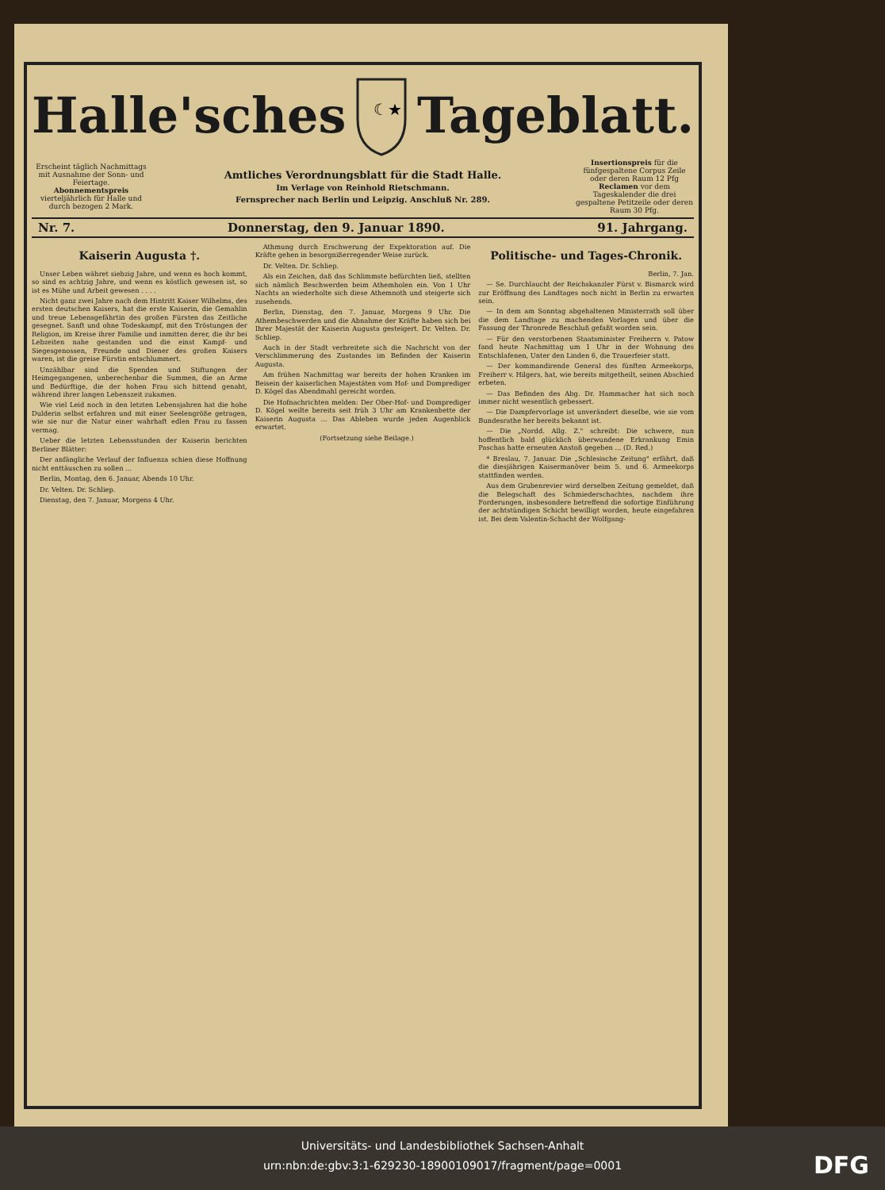Halle'sches
☾★
Tageblatt.
Erscheint täglich Nachmittags mit Ausnahme der Sonn- und Feiertage.
Abonnementspreis vierteljährlich für Halle und durch bezogen 2 Mark.
Amtliches Verordnungsblatt für die Stadt Halle.
Im Verlage von Reinhold Rietschmann.
Fernsprecher nach Berlin und Leipzig. Anschluß Nr. 289.
Insertionspreis für die fünfgespaltene Corpus Zeile oder deren Raum 12 Pfg
Reclamen vor dem Tageskalender die drei gespaltene Petitzeile oder deren Raum 30 Pfg.
Nr. 7. Donnerstag, den 9. Januar 1890. 91. Jahrgang.
Kaiserin Augusta †.
Unser Leben währet siebzig Jahre, und wenn es hoch kommt, so sind es achtzig Jahre, und wenn es köstlich gewesen ist, so ist es Mühe und Arbeit gewesen . . . .
Nicht ganz zwei Jahre nach dem Hintritt Kaiser Wilhelms, des ersten deutschen Kaisers, hat die erste Kaiserin, die Gemahlin und treue Lebensgefährtin des großen Fürsten das Zeitliche gesegnet. Sanft und ohne Todeskampf, mit den Tröstungen der Religion, im Kreise ihrer Familie und inmitten derer, die ihr bei Lebzeiten nahe gestanden und die einst Kampf- und Siegesgenossen, Freunde und Diener des großen Kaisers waren, ist die greise Fürstin entschlummert.
Unzählbar sind die Spenden und Stiftungen der Heimgegangenen, unberechenbar die Summen, die an Arme und Bedürftige, die der hohen Frau sich bittend genaht, während ihrer langen Lebenszeit zukamen.
Wie viel Leid noch in den letzten Lebensjahren hat die hohe Dulderin selbst erfahren und mit einer Seelengröße getragen, wie sie nur die Natur einer wahrhaft edlen Frau zu fassen vermag.
Ueber die letzten Lebensstunden der Kaiserin berichten Berliner Blätter:
Der anfängliche Verlauf der Influenza schien diese Hoffnung nicht enttäuschen zu sollen ...
Berlin, Montag, den 6. Januar, Abends 10 Uhr.
Dr. Velten. Dr. Schliep.
Dienstag, den 7. Januar, Morgens 4 Uhr.
Athmung durch Erschwerung der Expektoration auf. Die Kräfte gehen in besorgnißerregender Weise zurück.
Dr. Velten. Dr. Schliep.
Als ein Zeichen, daß das Schlimmste befürchten ließ, stellten sich nämlich Beschwerden beim Athemholen ein. Von 1 Uhr Nachts an wiederholte sich diese Athemnoth und steigerte sich zusehends.
Berlin, Dienstag, den 7. Januar, Morgens 9 Uhr. Die Athembeschwerden und die Abnahme der Kräfte haben sich bei Ihrer Majestät der Kaiserin Augusta gesteigert. Dr. Velten. Dr. Schliep.
Auch in der Stadt verbreitete sich die Nachricht von der Verschlimmerung des Zustandes im Befinden der Kaiserin Augusta.
Am frühen Nachmittag war bereits der hohen Kranken im Beisein der kaiserlichen Majestäten vom Hof- und Domprediger D. Kögel das Abendmahl gereicht worden.
Die Hofnachrichten melden: Der Ober-Hof- und Domprediger D. Kögel weilte bereits seit früh 3 Uhr am Krankenbette der Kaiserin Augusta ... Das Ableben wurde jeden Augenblick erwartet.
(Fortsetzung siehe Beilage.)
Politische- und Tages-Chronik.
Berlin, 7. Jan.
— Se. Durchlaucht der Reichskanzler Fürst v. Bismarck wird zur Eröffnung des Landtages noch nicht in Berlin zu erwarten sein.
— In dem am Sonntag abgehaltenen Ministerrath soll über die dem Landtage zu machenden Vorlagen und über die Fassung der Thronrede Beschluß gefaßt worden sein.
— Für den verstorbenen Staatsminister Freiherrn v. Patow fand heute Nachmittag um 1 Uhr in der Wohnung des Entschlafenen, Unter den Linden 6, die Trauerfeier statt.
— Der kommandirende General des fünften Armeekorps, Freiherr v. Hilgers, hat, wie bereits mitgetheilt, seinen Abschied erbeten.
— Das Befinden des Abg. Dr. Hammacher hat sich noch immer nicht wesentlich gebessert.
— Die Dampfervorlage ist unverändert dieselbe, wie sie vom Bundesrathe her bereits bekannt ist.
— Die „Nordd. Allg. Z." schreibt: Die schwere, nun hoffentlich bald glücklich überwundene Erkrankung Emin Paschas hatte erneuten Anstoß gegeben ... (D. Red.)
* Breslau, 7. Januar. Die „Schlesische Zeitung" erfährt, daß die diesjährigen Kaisermanöver beim 5. und 6. Armeekorps stattfinden werden.
Aus dem Grubenrevier wird derselben Zeitung gemeldet, daß die Belegschaft des Schmiederschachtes, nachdem ihre Forderungen, insbesondere betreffend die sofortige Einführung der achtstündigen Schicht bewilligt worden, heute eingefahren ist. Bei dem Valentin-Schacht der Wolfgang-
Universitäts- und Landesbibliothek Sachsen-Anhalt
urn:nbn:de:gbv:3:1-629230-18900109017/fragment/page=0001
DFG